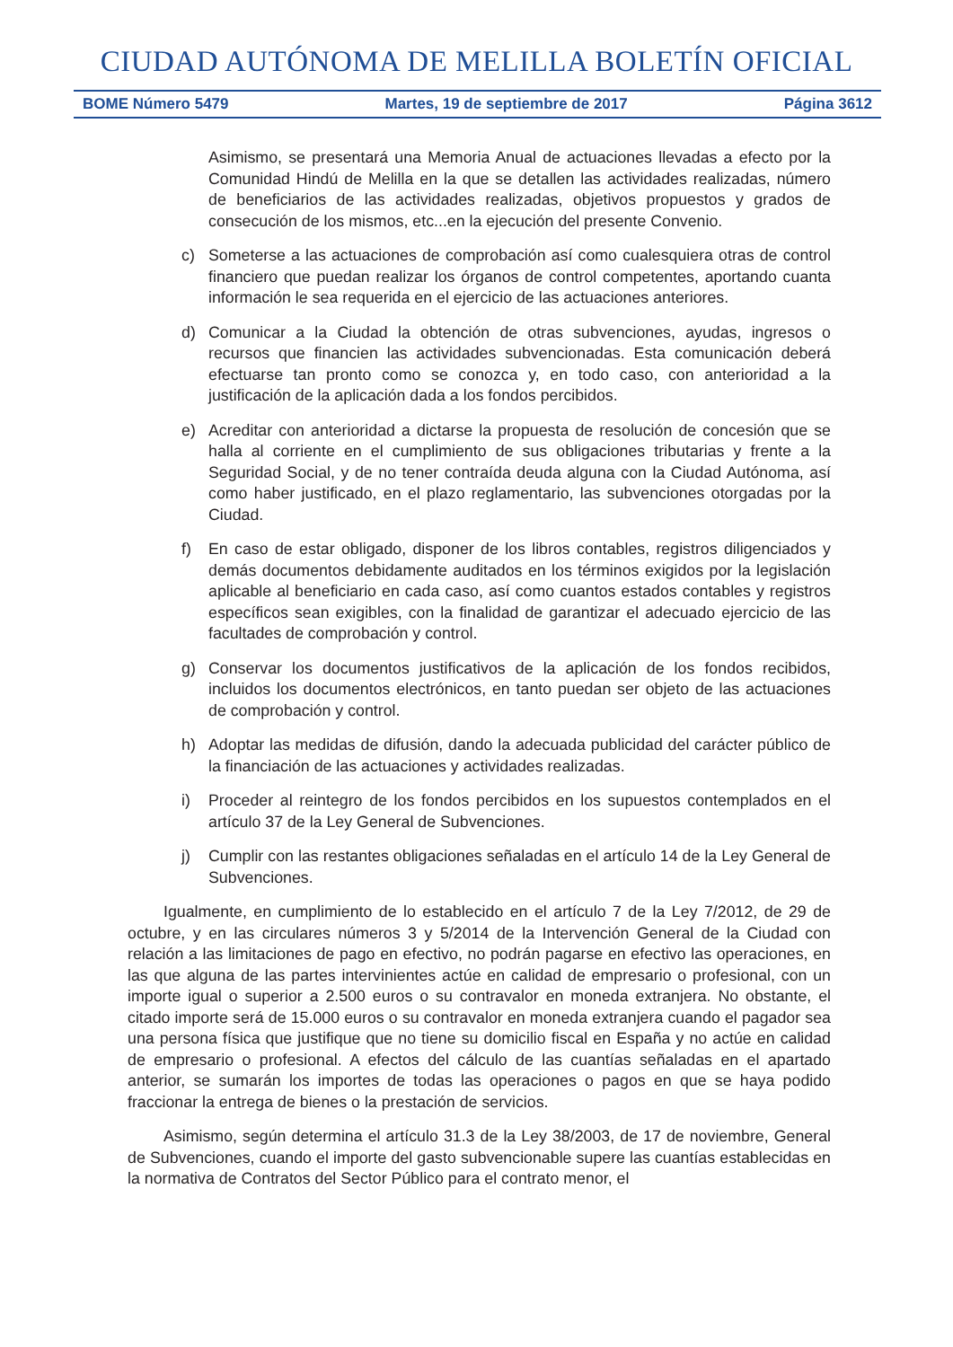CIUDAD AUTÓNOMA DE MELILLA BOLETÍN OFICIAL
BOME Número 5479 Martes, 19 de septiembre de 2017 Página 3612
Asimismo, se presentará una Memoria Anual de actuaciones llevadas a efecto por la Comunidad Hindú de Melilla en la que se detallen las actividades realizadas, número de beneficiarios de las actividades realizadas, objetivos propuestos y grados de consecución de los mismos, etc...en la ejecución del presente Convenio.
c) Someterse a las actuaciones de comprobación así como cualesquiera otras de control financiero que puedan realizar los órganos de control competentes, aportando cuanta información le sea requerida en el ejercicio de las actuaciones anteriores.
d) Comunicar a la Ciudad la obtención de otras subvenciones, ayudas, ingresos o recursos que financien las actividades subvencionadas. Esta comunicación deberá efectuarse tan pronto como se conozca y, en todo caso, con anterioridad a la justificación de la aplicación dada a los fondos percibidos.
e) Acreditar con anterioridad a dictarse la propuesta de resolución de concesión que se halla al corriente en el cumplimiento de sus obligaciones tributarias y frente a la Seguridad Social, y de no tener contraída deuda alguna con la Ciudad Autónoma, así como haber justificado, en el plazo reglamentario, las subvenciones otorgadas por la Ciudad.
f) En caso de estar obligado, disponer de los libros contables, registros diligenciados y demás documentos debidamente auditados en los términos exigidos por la legislación aplicable al beneficiario en cada caso, así como cuantos estados contables y registros específicos sean exigibles, con la finalidad de garantizar el adecuado ejercicio de las facultades de comprobación y control.
g) Conservar los documentos justificativos de la aplicación de los fondos recibidos, incluidos los documentos electrónicos, en tanto puedan ser objeto de las actuaciones de comprobación y control.
h) Adoptar las medidas de difusión, dando la adecuada publicidad del carácter público de la financiación de las actuaciones y actividades realizadas.
i) Proceder al reintegro de los fondos percibidos en los supuestos contemplados en el artículo 37 de la Ley General de Subvenciones.
j) Cumplir con las restantes obligaciones señaladas en el artículo 14 de la Ley General de Subvenciones.
Igualmente, en cumplimiento de lo establecido en el artículo 7 de la Ley 7/2012, de 29 de octubre, y en las circulares números 3 y 5/2014 de la Intervención General de la Ciudad con relación a las limitaciones de pago en efectivo, no podrán pagarse en efectivo las operaciones, en las que alguna de las partes intervinientes actúe en calidad de empresario o profesional, con un importe igual o superior a 2.500 euros o su contravalor en moneda extranjera. No obstante, el citado importe será de 15.000 euros o su contravalor en moneda extranjera cuando el pagador sea una persona física que justifique que no tiene su domicilio fiscal en España y no actúe en calidad de empresario o profesional. A efectos del cálculo de las cuantías señaladas en el apartado anterior, se sumarán los importes de todas las operaciones o pagos en que se haya podido fraccionar la entrega de bienes o la prestación de servicios.
Asimismo, según determina el artículo 31.3 de la Ley 38/2003, de 17 de noviembre, General de Subvenciones, cuando el importe del gasto subvencionable supere las cuantías establecidas en la normativa de Contratos del Sector Público para el contrato menor, el